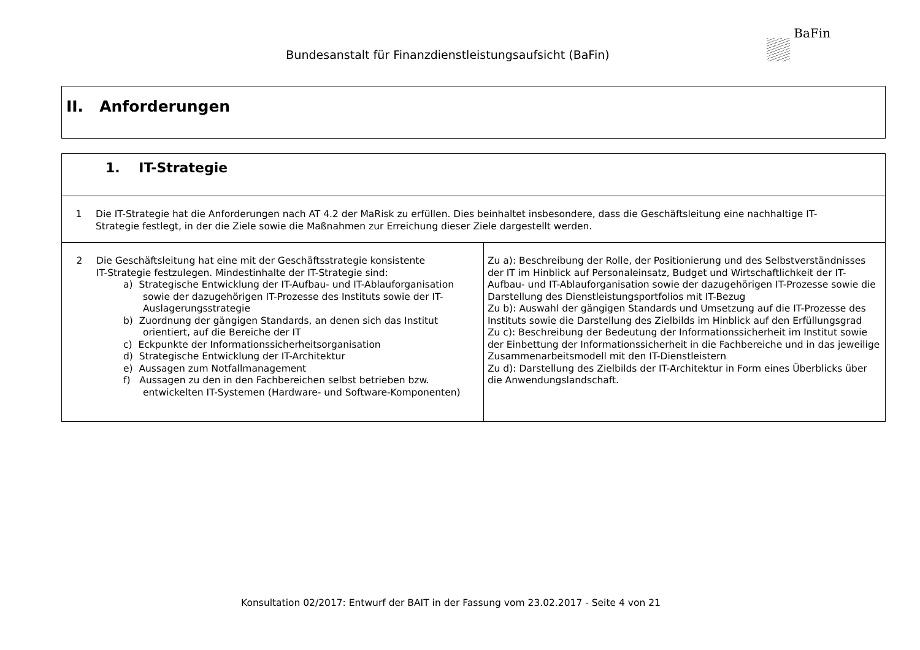Bundesanstalt für Finanzdienstleistungsaufsicht (BaFin)
BaFin
| II. Anforderungen |
| 1. IT-Strategie | |
| 1 Die IT-Strategie hat die Anforderungen nach AT 4.2 der MaRisk zu erfüllen. Dies beinhaltet insbesondere, dass die Geschäftsleitung eine nachhaltige IT- Strategie festlegt, in der die Ziele sowie die Maßnahmen zur Erreichung dieser Ziele dargestellt werden. | |
| 2 Die Geschäftsleitung hat eine mit der Geschäftsstrategie konsistente IT-Strategie festzulegen. Mindestinhalte der IT-Strategie sind: a) Strategische Entwicklung der IT-Aufbau- und IT-Ablauforganisation sowie der dazugehörigen IT-Prozesse des Instituts sowie der IT-Auslagerungsstrategie b) Zuordnung der gängigen Standards, an denen sich das Institut orientiert, auf die Bereiche der IT c) Eckpunkte der Informationssicherheitsorganisation d) Strategische Entwicklung der IT-Architektur e) Aussagen zum Notfallmanagement f) Aussagen zu den in den Fachbereichen selbst betrieben bzw. entwickelten IT-Systemen (Hardware- und Software-Komponenten) | Zu a): Beschreibung der Rolle, der Positionierung und des Selbstverständnisses der IT im Hinblick auf Personaleinsatz, Budget und Wirtschaftlichkeit der IT-Aufbau- und IT-Ablauforganisation sowie der dazugehörigen IT-Prozesse sowie die Darstellung des Dienstleistungsportfolios mit IT-Bezug Zu b): Auswahl der gängigen Standards und Umsetzung auf die IT-Prozesse des Instituts sowie die Darstellung des Zielbilds im Hinblick auf den Erfüllungsgrad Zu c): Beschreibung der Bedeutung der Informationssicherheit im Institut sowie der Einbettung der Informationssicherheit in die Fachbereiche und in das jeweilige Zusammenarbeitsmodell mit den IT-Dienstleistern Zu d): Darstellung des Zielbilds der IT-Architektur in Form eines Überblicks über die Anwendungslandschaft. |
Konsultation 02/2017: Entwurf der BAIT in der Fassung vom 23.02.2017 - Seite 4 von 21